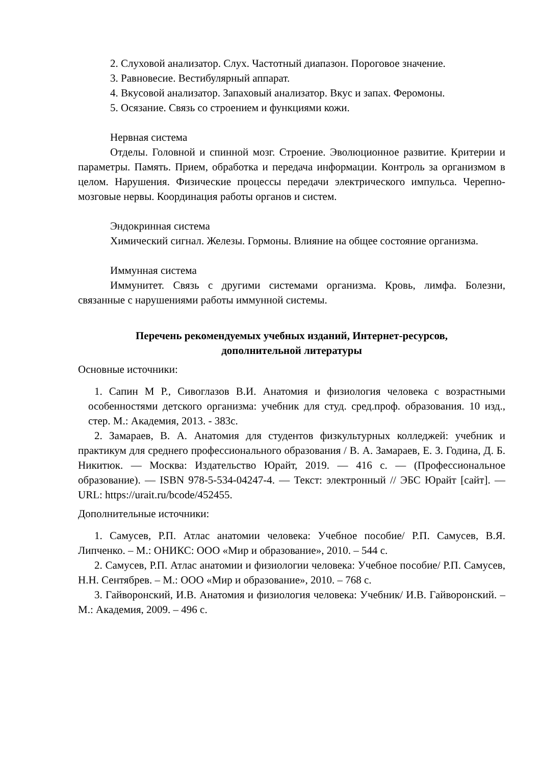2. Слуховой анализатор. Слух. Частотный диапазон. Пороговое значение.
3. Равновесие. Вестибулярный аппарат.
4. Вкусовой анализатор. Запаховый анализатор. Вкус и запах. Феромоны.
5. Осязание. Связь со строением и функциями кожи.
Нервная система
Отделы. Головной и спинной мозг. Строение. Эволюционное развитие. Критерии и параметры. Память. Прием, обработка и передача информации. Контроль за организмом в целом. Нарушения. Физические процессы передачи электрического импульса. Черепно-мозговые нервы. Координация работы органов и систем.
Эндокринная система
Химический сигнал. Железы. Гормоны. Влияние на общее состояние организма.
Иммунная система
Иммунитет. Связь с другими системами организма. Кровь, лимфа. Болезни, связанные с нарушениями работы иммунной системы.
Перечень рекомендуемых учебных изданий, Интернет-ресурсов,
дополнительной литературы
Основные источники:
1. Сапин М Р., Сивоглазов В.И. Анатомия и физиология человека с возрастными особенностями детского организма: учебник для студ. сред.проф. образования. 10 изд., стер. М.: Академия, 2013. - 383с.
2. Замараев, В. А. Анатомия для студентов физкультурных колледжей: учебник и практикум для среднего профессионального образования / В. А. Замараев, Е. З. Година, Д. Б. Никитюк. — Москва: Издательство Юрайт, 2019. — 416 с. — (Профессиональное образование). — ISBN 978-5-534-04247-4. — Текст: электронный // ЭБС Юрайт [сайт]. — URL: https://urait.ru/bcode/452455.
Дополнительные источники:
1. Самусев, Р.П. Атлас анатомии человека: Учебное пособие/ Р.П. Самусев, В.Я. Липченко. – М.: ОНИКС: ООО «Мир и образование», 2010. – 544 с.
2. Самусев, Р.П. Атлас анатомии и физиологии человека: Учебное пособие/ Р.П. Самусев, Н.Н. Сентябрев. – М.: ООО «Мир и образование», 2010. – 768 с.
3. Гайворонский, И.В. Анатомия и физиология человека: Учебник/ И.В. Гайворонский. – М.: Академия, 2009. – 496 с.